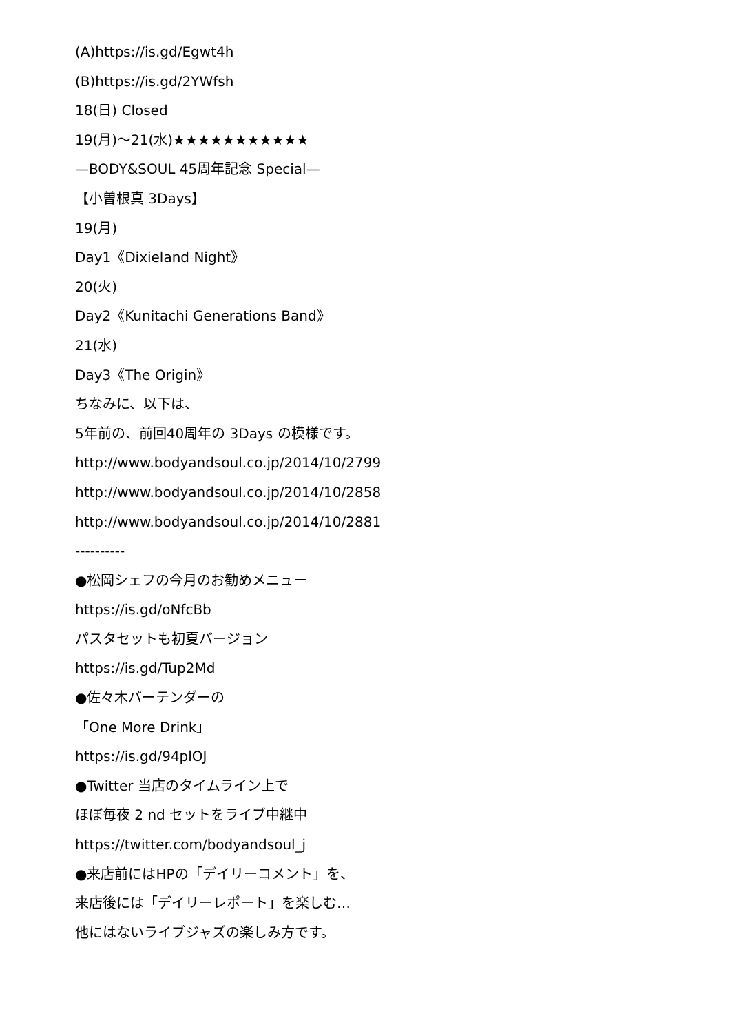(A)https://is.gd/Egwt4h
(B)https://is.gd/2YWfsh
18(日) Closed
19(月)～21(水)★★★★★★★★★★★
—BODY&SOUL 45周年記念 Special—
【小曽根真 3Days】
19(月)
Day1《Dixieland Night》
20(火)
Day2《Kunitachi Generations Band》
21(水)
Day3《The Origin》
ちなみに、以下は、
5年前の、前回40周年の 3Days の模様です。
http://www.bodyandsoul.co.jp/2014/10/2799
http://www.bodyandsoul.co.jp/2014/10/2858
http://www.bodyandsoul.co.jp/2014/10/2881
----------
●松岡シェフの今月のお勧めメニュー
https://is.gd/oNfcBb
パスタセットも初夏バージョン
https://is.gd/Tup2Md
●佐々木バーテンダーの
「One More Drink」
https://is.gd/94plOJ
●Twitter 当店のタイムライン上で
ほぼ毎夜 2 nd セットをライブ中継中
https://twitter.com/bodyandsoul_j
●来店前にはHPの「デイリーコメント」を、
来店後には「デイリーレポート」を楽しむ…
他にはないライブジャズの楽しみ方です。